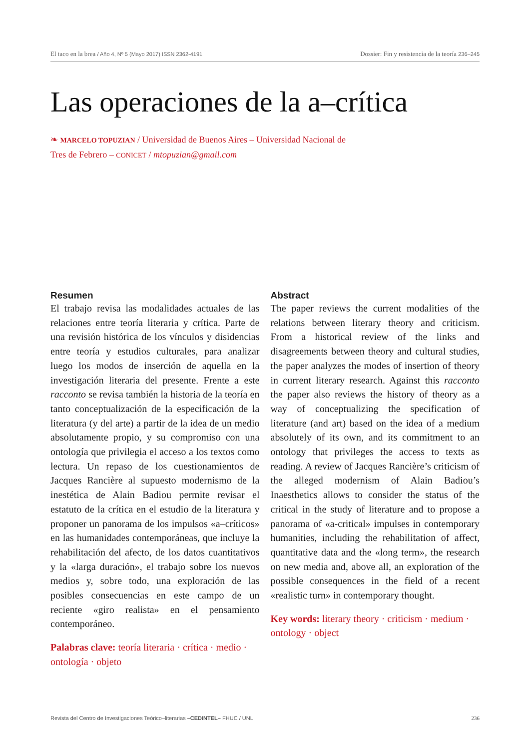El taco en la brea / Año 4, Nº 5 (Mayo 2017) ISSN 2362-4191 Dossier: Fin y resistencia de la teoría 236–245
Las operaciones de la a–crítica
❧ MARCELO TOPUZIAN / Universidad de Buenos Aires – Universidad Nacional de Tres de Febrero – CONICET / mtopuzian@gmail.com
Resumen
El trabajo revisa las modalidades actuales de las relaciones entre teoría literaria y crítica. Parte de una revisión histórica de los vínculos y disidencias entre teoría y estudios culturales, para analizar luego los modos de inserción de aquella en la investigación literaria del presente. Frente a este racconto se revisa también la historia de la teoría en tanto conceptualización de la especificación de la literatura (y del arte) a partir de la idea de un medio absolutamente propio, y su compromiso con una ontología que privilegia el acceso a los textos como lectura. Un repaso de los cuestionamientos de Jacques Rancière al supuesto modernismo de la inestética de Alain Badiou permite revisar el estatuto de la crítica en el estudio de la literatura y proponer un panorama de los impulsos «a–críticos» en las humanidades contemporáneas, que incluye la rehabilitación del afecto, de los datos cuantitativos y la «larga duración», el trabajo sobre los nuevos medios y, sobre todo, una exploración de las posibles consecuencias en este campo de un reciente «giro realista» en el pensamiento contemporáneo.
Palabras clave: teoría literaria · crítica · medio · ontología · objeto
Abstract
The paper reviews the current modalities of the relations between literary theory and criticism. From a historical review of the links and disagreements between theory and cultural studies, the paper analyzes the modes of insertion of theory in current literary research. Against this racconto the paper also reviews the history of theory as a way of conceptualizing the specification of literature (and art) based on the idea of a medium absolutely of its own, and its commitment to an ontology that privileges the access to texts as reading. A review of Jacques Rancière’s criticism of the alleged modernism of Alain Badiou’s Inaesthetics allows to consider the status of the critical in the study of literature and to propose a panorama of «a-critical» impulses in contemporary humanities, including the rehabilitation of affect, quantitative data and the «long term», the research on new media and, above all, an exploration of the possible consequences in the field of a recent «realistic turn» in contemporary thought.
Key words: literary theory · criticism · medium · ontology · object
Revista del Centro de Investigaciones Teórico–literarias –CEDINTEL– FHUC / UNL 236